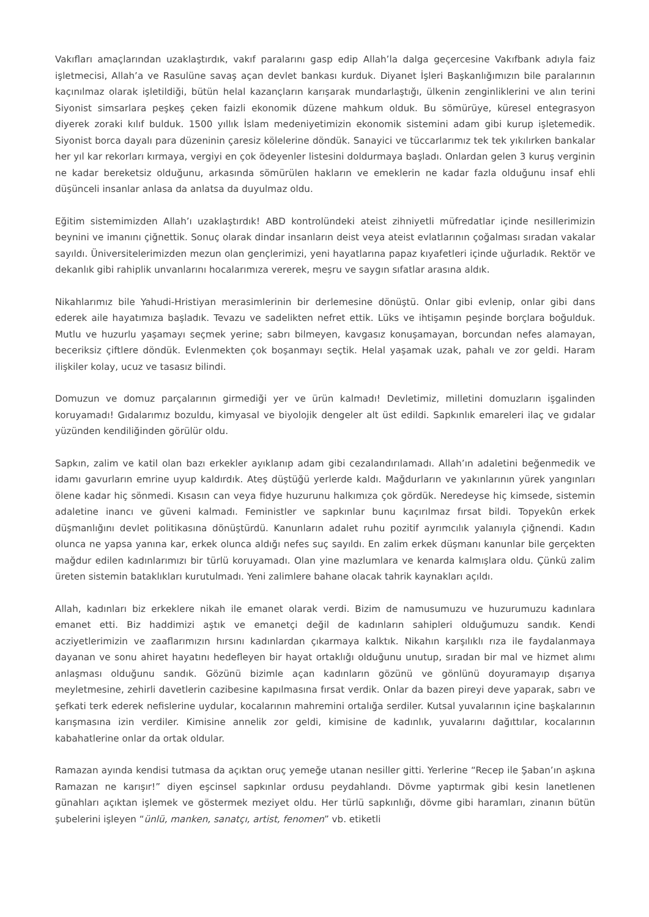Vakıfları amaçlarından uzaklaştırdık, vakıf paralarını gasp edip Allah’la dalga geçercesine Vakıfbank adıyla faiz işletmecisi, Allah’a ve Rasulüne savaş açan devlet bankası kurduk. Diyanet İşleri Başkanlığımızın bile paralarının kaçınılmaz olarak işletildiği, bütün helal kazançların karışarak mundarlaştığı, ülkenin zenginliklerini ve alın terini Siyonist simsarlara peşkeş çeken faizli ekonomik düzene mahkum olduk. Bu sömürüye, küresel entegrasyon diyerek zoraki kılıf bulduk. 1500 yıllık İslam medeniyetimizin ekonomik sistemini adam gibi kurup işletemedik. Siyonist borca dayalı para düzeninin çaresiz kölelerine döndük. Sanayici ve tüccarlarımız tek tek yıkılırken bankalar her yıl kar rekorları kırmaya, vergiyi en çok ödeyenler listesini doldurmaya başladı. Onlardan gelen 3 kuruş verginin ne kadar bereketsiz olduğunu, arkasında sömürülen hakların ve emeklerin ne kadar fazla olduğunu insaf ehli düşünceli insanlar anlasa da anlatsa da duyulmaz oldu.
Eğitim sistemimizden Allah’ı uzaklaştırdık! ABD kontrolündeki ateist zihniyetli müfredatlar içinde nesillerimizin beynini ve imanını çiğnettik. Sonuç olarak dindar insanların deist veya ateist evlatlarının çoğalması sıradan vakalar sayıldı. Üniversitelerimizden mezun olan gençlerimizi, yeni hayatlarına papaz kıyafetleri içinde uğurladık. Rektör ve dekanlık gibi rahiplik unvanlarını hocalarımıza vererek, meşru ve saygın sıfatlar arasına aldık.
Nikahlarımız bile Yahudi-Hristiyan merasimlerinin bir derlemesine dönüştü. Onlar gibi evlenip, onlar gibi dans ederek aile hayatımıza başladık. Tevazu ve sadelikten nefret ettik. Lüks ve ihtişamın peşinde borçlara boğulduk. Mutlu ve huzurlu yaşamayı seçmek yerine; sabrı bilmeyen, kavgasız konuşamayan, borcundan nefes alamayan, beceriksiz çiftlere döndük. Evlenmekten çok boşanmayı seçtik. Helal yaşamak uzak, pahalı ve zor geldi. Haram ilişkiler kolay, ucuz ve tasasız bilindi.
Domuzun ve domuz parçalarının girmediği yer ve ürün kalmadı! Devletimiz, milletini domuzların işgalinden koruyamadı! Gıdalarımız bozuldu, kimyasal ve biyolojik dengeler alt üst edildi. Sapkınlık emareleri ilaç ve gıdalar yüzünden kendiliğinden görülür oldu.
Sapkın, zalim ve katil olan bazı erkekler ayıklanıp adam gibi cezalandırılamadı. Allah’ın adaletini beğenmedik ve idamı gavurların emrine uyup kaldırdık. Ateş düştüğü yerlerde kaldı. Mağdurların ve yakınlarının yürek yangınları ölene kadar hiç sönmedi. Kısasın can veya fidye huzurunu halkımıza çok gördük. Neredeyse hiç kimsede, sistemin adaletine inancı ve güveni kalmadı. Feministler ve sapkınlar bunu kaçırılmaz fırsat bildi. Topyekûn erkek düşmanlığını devlet politikasına dönüştürdü. Kanunların adalet ruhu pozitif ayrımcılık yalanıyla çiğnendi. Kadın olunca ne yapsa yanına kar, erkek olunca aldığı nefes suç sayıldı. En zalim erkek düşmanı kanunlar bile gerçekten mağdur edilen kadınlarımızı bir türlü koruyamadı. Olan yine mazlumlara ve kenarda kalmışlara oldu. Çünkü zalim üreten sistemin bataklıkları kurutulmadı. Yeni zalimlere bahane olacak tahrik kaynakları açıldı.
Allah, kadınları biz erkeklere nikah ile emanet olarak verdi. Bizim de namusumuzu ve huzurumuzu kadınlara emanet etti. Biz haddimizi aştık ve emanetçi değil de kadınların sahipleri olduğumuzu sandık. Kendi acziyetlerimizin ve zaaflarımızın hırsını kadınlardan çıkarmaya kalktık. Nikahın karşılıklı rıza ile faydalanmaya dayanan ve sonu ahiret hayatını hedefleyen bir hayat ortaklığı olduğunu unutup, sıradan bir mal ve hizmet alımı anlaşması olduğunu sandık. Gözünü bizimle açan kadınların gözünü ve gönlünü doyuramayıp dışarıya meyletmesine, zehirli davetlerin cazibesine kapılmasına fırsat verdik. Onlar da bazen pireyi deve yaparak, sabrı ve şefkati terk ederek nefislerine uydular, kocalarının mahremini ortalığa serdiler. Kutsal yuvalarının içine başkalarının karışmasına izin verdiler. Kimisine annelik zor geldi, kimisine de kadınlık, yuvalarını dağıttılar, kocalarının kabahatlerine onlar da ortak oldular.
Ramazan ayında kendisi tutmasa da açıktan oruç yemeğe utanan nesiller gitti. Yerlerine “Recep ile Şaban’ın aşkına Ramazan ne karışır!” diyen eşcinsel sapkınlar ordusu peydahlandı. Dövme yaptırmak gibi kesin lanetlenen günahları açıktan işlemek ve göstermek meziyet oldu. Her türlü sapkınlığı, dövme gibi haramları, zinanın bütün şubelerini işleyen “ünlü, manken, sanatçı, artist, fenomen” vb. etiketli